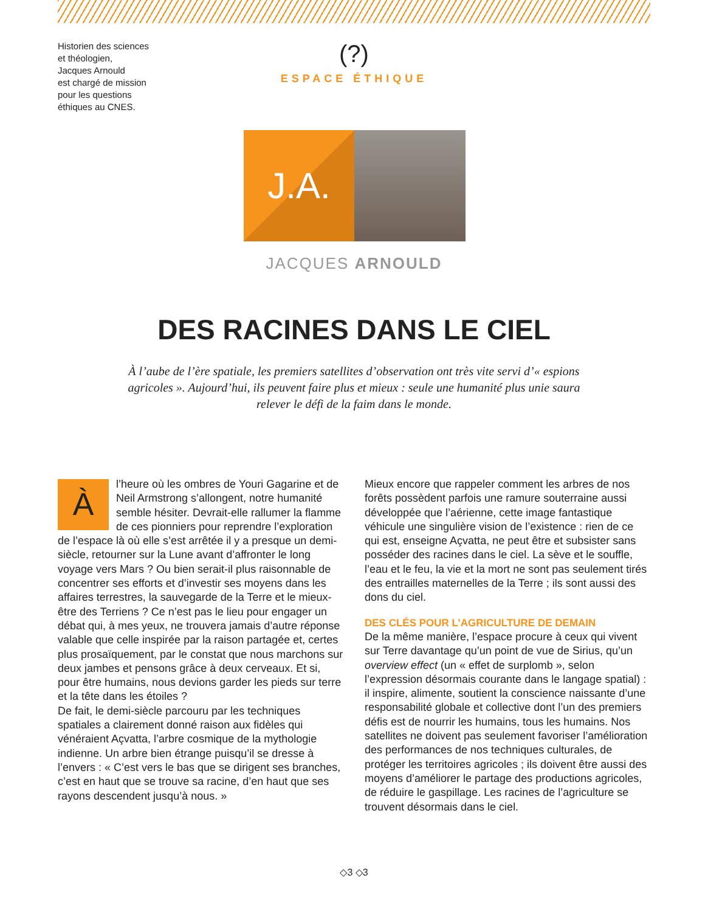Historien des sciences
et théologien,
Jacques Arnould
est chargé de mission
pour les questions
éthiques au CNES.
(?)
ESPACE ÉTHIQUE
J.A.
JACQUES ARNOULD
DES RACINES DANS LE CIEL
À l’aube de l’ère spatiale, les premiers satellites d’observation ont très vite servi d’« espions agricoles ». Aujourd’hui, ils peuvent faire plus et mieux : seule une humanité plus unie saura relever le défi de la faim dans le monde.
Àl’heure où les ombres de Youri Gagarine et de Neil Armstrong s’allongent, notre humanité semble hésiter. Devrait-elle rallumer la flamme de ces pionniers pour reprendre l’exploration de l’espace là où elle s’est arrêtée il y a presque un demi-siècle, retourner sur la Lune avant d’affronter le long voyage vers Mars ? Ou bien serait-il plus raisonnable de concentrer ses efforts et d’investir ses moyens dans les affaires terrestres, la sauvegarde de la Terre et le mieux-être des Terriens ? Ce n’est pas le lieu pour engager un débat qui, à mes yeux, ne trouvera jamais d’autre réponse valable que celle inspirée par la raison partagée et, certes plus prosaïquement, par le constat que nous marchons sur deux jambes et pensons grâce à deux cerveaux. Et si, pour être humains, nous devions garder les pieds sur terre et la tête dans les étoiles ?
De fait, le demi-siècle parcouru par les techniques spatiales a clairement donné raison aux fidèles qui vénéraient Açvatta, l’arbre cosmique de la mythologie indienne. Un arbre bien étrange puisqu’il se dresse à l’envers : « C’est vers le bas que se dirigent ses branches, c’est en haut que se trouve sa racine, d’en haut que ses rayons descendent jusqu’à nous. »
Mieux encore que rappeler comment les arbres de nos forêts possèdent parfois une ramure souterraine aussi développée que l’aérienne, cette image fantastique véhicule une singulière vision de l’existence : rien de ce qui est, enseigne Açvatta, ne peut être et subsister sans posséder des racines dans le ciel. La sève et le souffle, l’eau et le feu, la vie et la mort ne sont pas seulement tirés des entrailles maternelles de la Terre ; ils sont aussi des dons du ciel.
DES CLÉS POUR L’AGRICULTURE DE DEMAIN
De la même manière, l’espace procure à ceux qui vivent sur Terre davantage qu’un point de vue de Sirius, qu’un overview effect (un « effet de surplomb », selon l’expression désormais courante dans le langage spatial) : il inspire, alimente, soutient la conscience naissante d’une responsabilité globale et collective dont l’un des premiers défis est de nourrir les humains, tous les humains. Nos satellites ne doivent pas seulement favoriser l’amélioration des performances de nos techniques culturales, de protéger les territoires agricoles ; ils doivent être aussi des moyens d’améliorer le partage des productions agricoles, de réduire le gaspillage. Les racines de l’agriculture se trouvent désormais dans le ciel.
◇3 ◇3